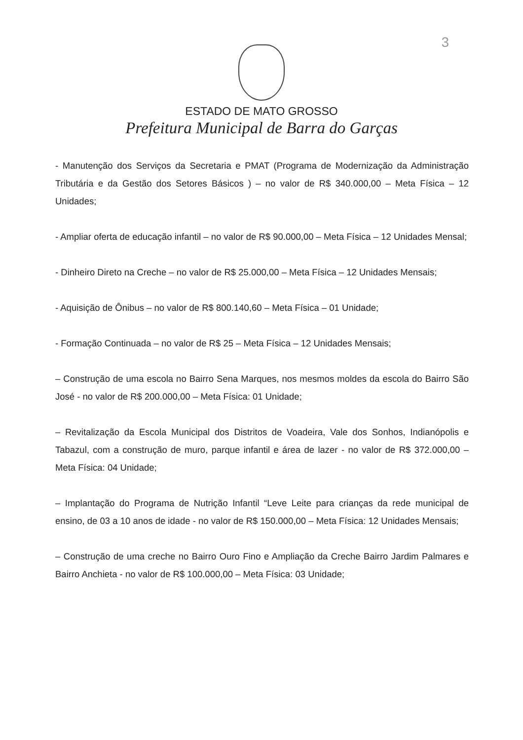3
ESTADO DE MATO GROSSO
Prefeitura Municipal de Barra do Garças
- Manutenção dos Serviços da Secretaria e PMAT (Programa de Modernização da Administração Tributária e da Gestão dos Setores Básicos ) – no valor de R$ 340.000,00 – Meta Física – 12 Unidades;
- Ampliar oferta de educação infantil – no valor de R$ 90.000,00 – Meta Física – 12 Unidades Mensal;
- Dinheiro Direto na Creche – no valor de R$ 25.000,00 – Meta Física – 12 Unidades Mensais;
- Aquisição de Ônibus – no valor de R$ 800.140,60 – Meta Física – 01 Unidade;
- Formação Continuada – no valor de R$ 25 – Meta Física – 12 Unidades Mensais;
– Construção de uma escola no Bairro Sena Marques, nos mesmos moldes da escola do Bairro São José - no valor de R$ 200.000,00 – Meta Física: 01 Unidade;
– Revitalização da Escola Municipal dos Distritos de Voadeira, Vale dos Sonhos, Indianópolis e Tabazul, com a construção de muro, parque infantil e área de lazer - no valor de R$ 372.000,00 – Meta Física: 04 Unidade;
– Implantação do Programa de Nutrição Infantil “Leve Leite para crianças da rede municipal de ensino, de 03 a 10 anos de idade - no valor de R$ 150.000,00 – Meta Física: 12 Unidades Mensais;
– Construção de uma creche no Bairro Ouro Fino e Ampliação da Creche Bairro Jardim Palmares e Bairro Anchieta - no valor de R$ 100.000,00 – Meta Física: 03 Unidade;